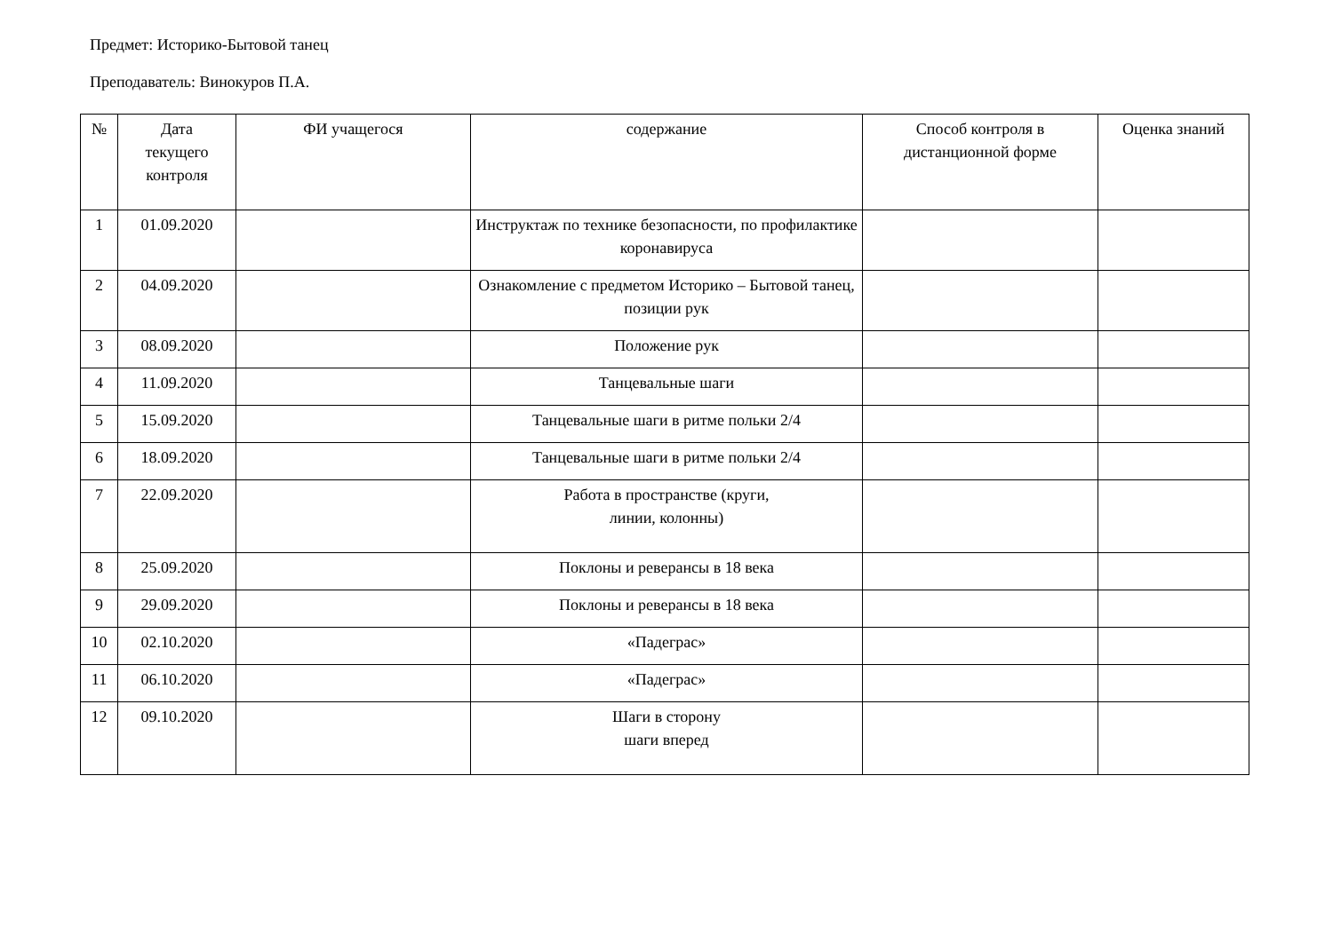Предмет: Историко-Бытовой танец
Преподаватель: Винокуров П.А.
| № | Дата текущего контроля | ФИ учащегося | содержание | Способ контроля в дистанционной форме | Оценка знаний |
| --- | --- | --- | --- | --- | --- |
| 1 | 01.09.2020 | | Инструктаж по технике безопасности, по профилактике коронавируса | | |
| 2 | 04.09.2020 | | Ознакомление с предметом Историко – Бытовой танец, позиции рук | | |
| 3 | 08.09.2020 | | Положение рук | | |
| 4 | 11.09.2020 | | Танцевальные шаги | | |
| 5 | 15.09.2020 | | Танцевальные шаги в ритме польки 2/4 | | |
| 6 | 18.09.2020 | | Танцевальные шаги в ритме польки 2/4 | | |
| 7 | 22.09.2020 | | Работа в пространстве (круги, линии, колонны) | | |
| 8 | 25.09.2020 | | Поклоны и реверансы в 18 века | | |
| 9 | 29.09.2020 | | Поклоны и реверансы в 18 века | | |
| 10 | 02.10.2020 | | «Падеграс» | | |
| 11 | 06.10.2020 | | «Падеграс» | | |
| 12 | 09.10.2020 | | Шаги в сторону шаги вперед | | |